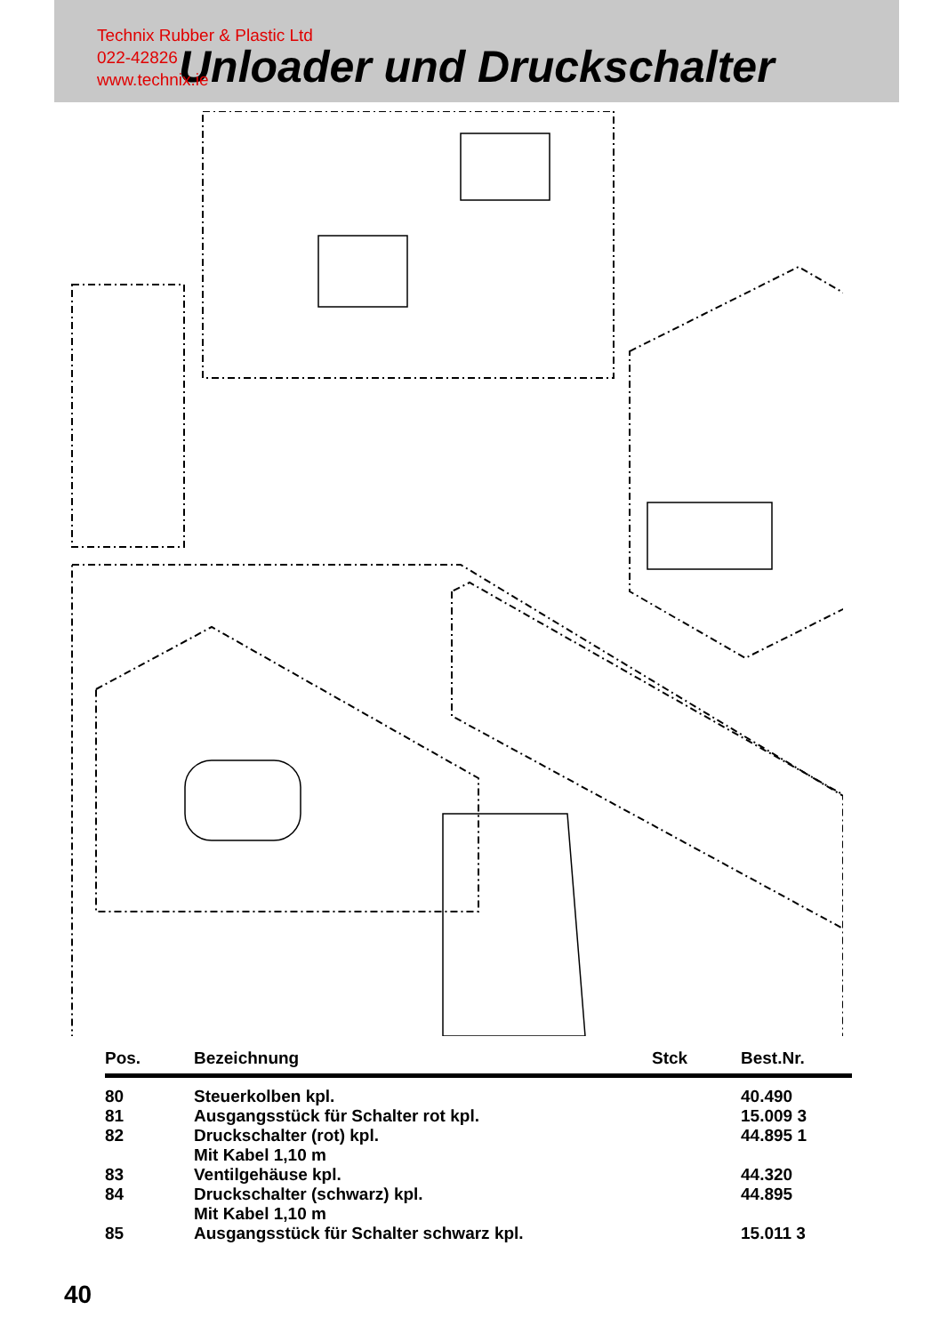Technix Rubber & Plastic Ltd
022-42826
www.technix.ie
Unloader und Druckschalter
| Pos. | Bezeichnung | Stck | Best.Nr. |
| --- | --- | --- | --- |
| 80 | Steuerkolben kpl. | | 40.490 |
| 81 | Ausgangsstück für Schalter rot kpl. | | 15.009 3 |
| 82 | Druckschalter (rot) kpl. Mit Kabel 1,10 m | | 44.895 1 |
| 83 | Ventilgehäuse kpl. | | 44.320 |
| 84 | Druckschalter (schwarz) kpl. Mit Kabel 1,10 m | | 44.895 |
| 85 | Ausgangsstück für Schalter schwarz kpl. | | 15.011 3 |
40